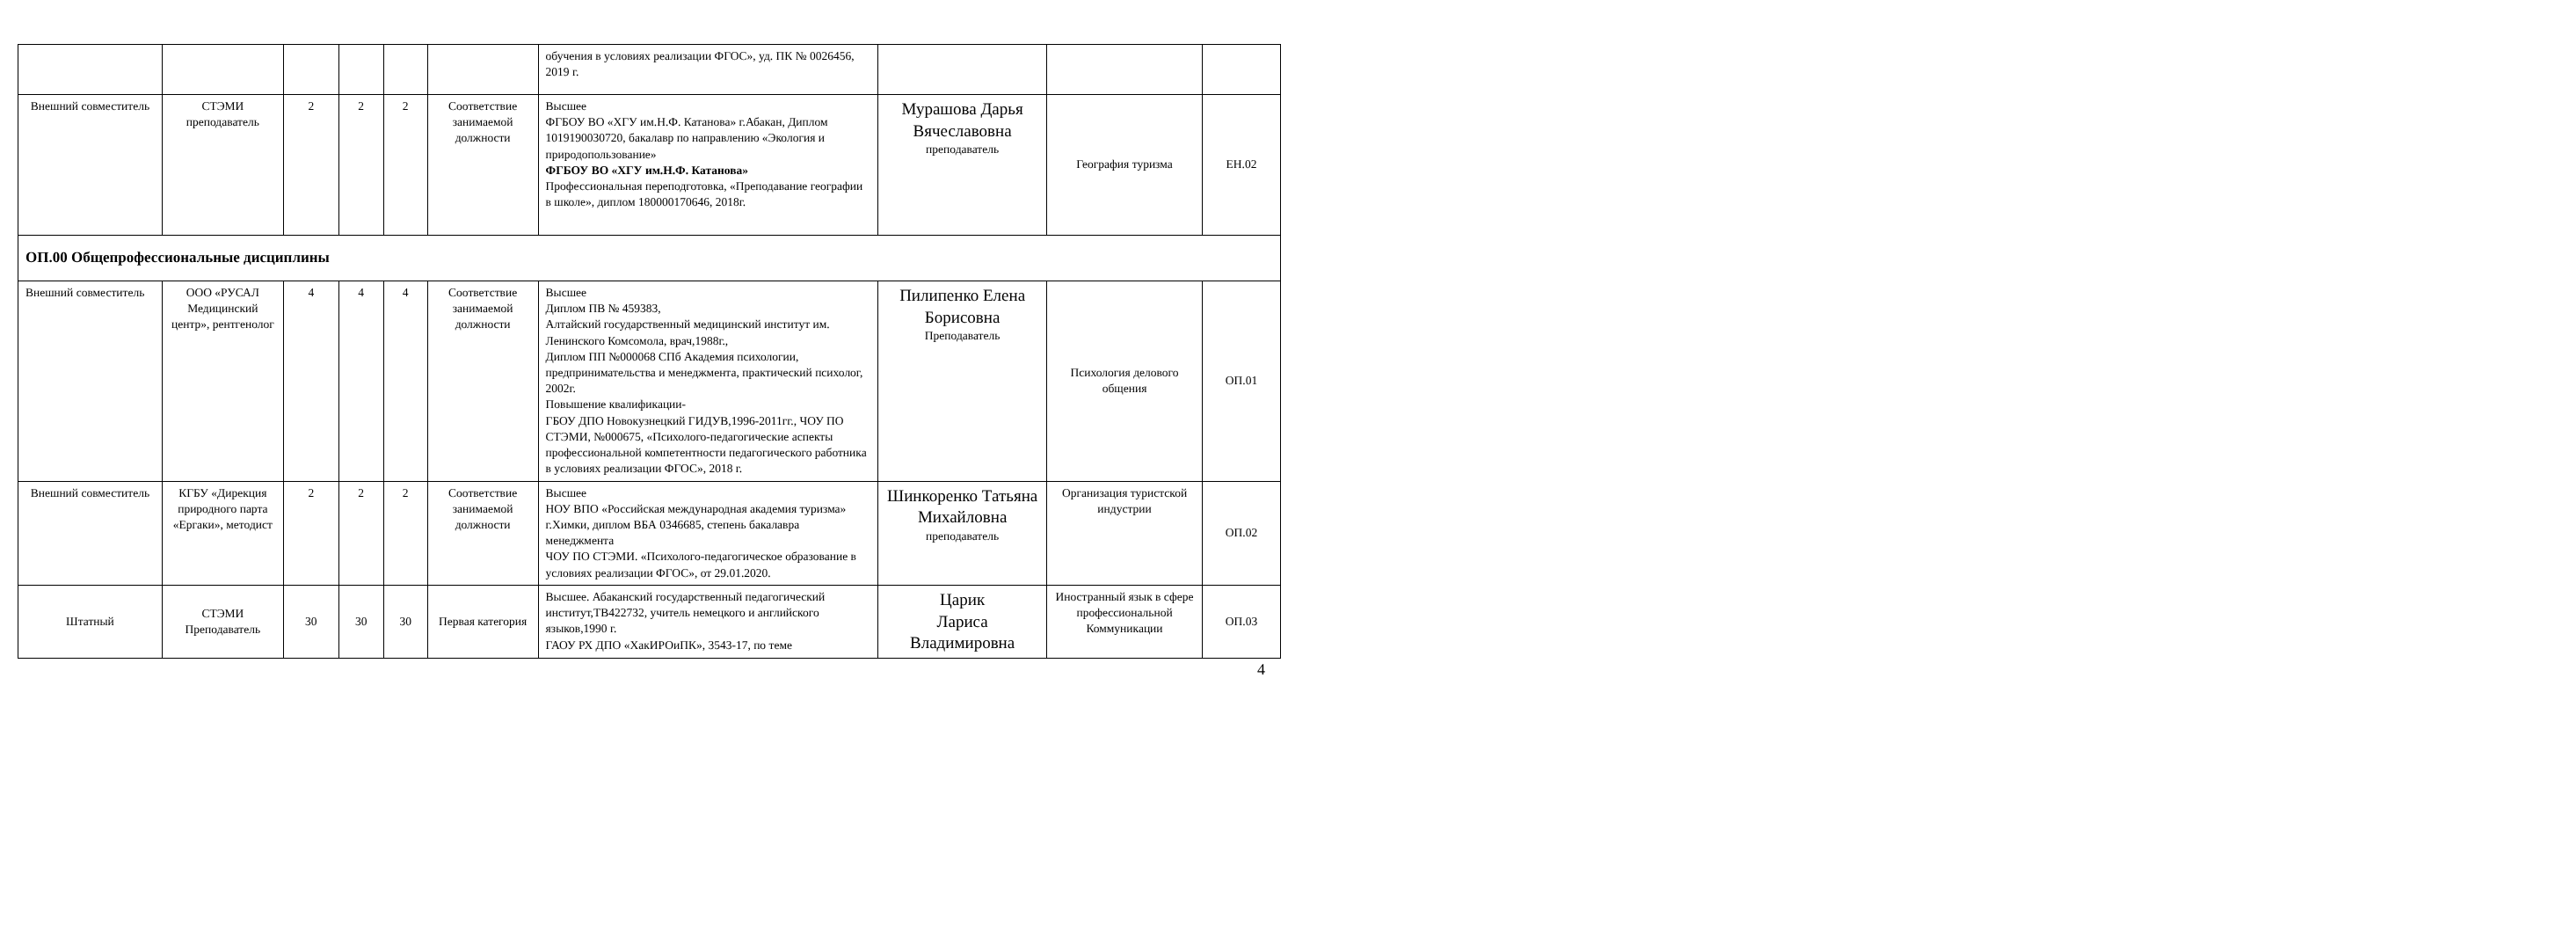| | | | | | | обучения в условиях реализации ФГОС», уд. ПК № 0026456, 2019 г. | | | |
| Внешний совместитель | СТЭМИ преподаватель | 2 | 2 | 2 | Соответствие занимаемой должности | Высшее ФГБОУ ВО «ХГУ им.Н.Ф. Катанова» г.Абакан, Диплом 1019190030720, бакалавр по направлению «Экология и природопользование» ФГБОУ ВО «ХГУ им.Н.Ф. Катанова» Профессиональная переподготовка, «Преподавание географии в школе», диплом 180000170646, 2018г. | Мурашова Дарья Вячеславовна преподаватель | География туризма | ЕН.02 |
| ОП.00 Общепрофессиональные дисциплины | | | | | | | | | |
| Внешний совместитель | ООО «РУСАЛ Медицинский центр», рентгенолог | 4 | 4 | 4 | Соответствие занимаемой должности | Высшее Диплом ПВ № 459383, Алтайский государственный медицинский институт им. Ленинского Комсомола, врач,1988г., Диплом ПП №000068 СПб Академия психологии, предпринимательства и менеджмента, практический психолог, 2002г. Повышение квалификации- ГБОУ ДПО Новокузнецкий ГИДУВ,1996-2011гг., ЧОУ ПО СТЭМИ, №000675, «Психолого-педагогические аспекты профессиональной компетентности педагогического работника в условиях реализации ФГОС», 2018 г. | Пилипенко Елена Борисовна Преподаватель | Психология делового общения | ОП.01 |
| Внешний совместитель | КГБУ «Дирекция природного парта «Ергаки», методист | 2 | 2 | 2 | Соответствие занимаемой должности | Высшее НОУ ВПО «Российская международная академия туризма» г.Химки, диплом ВБА 0346685, степень бакалавра менеджмента ЧОУ ПО СТЭМИ. «Психолого-педагогическое образование в условиях реализации ФГОС», от 29.01.2020. | Шинкоренко Татьяна Михайловна преподаватель | Организация туристской индустрии | ОП.02 |
| Штатный | СТЭМИ Преподаватель | 30 | 30 | 30 | Первая категория | Высшее. Абаканский государственный педагогический институт,ТВ422732, учитель немецкого и английского языков,1990 г. ГАОУ РХ ДПО «ХакИРОиПК», 3543-17, по теме | Царик Лариса Владимировна | Иностранный язык в сфере профессиональной Коммуникации | ОП.03 |
4